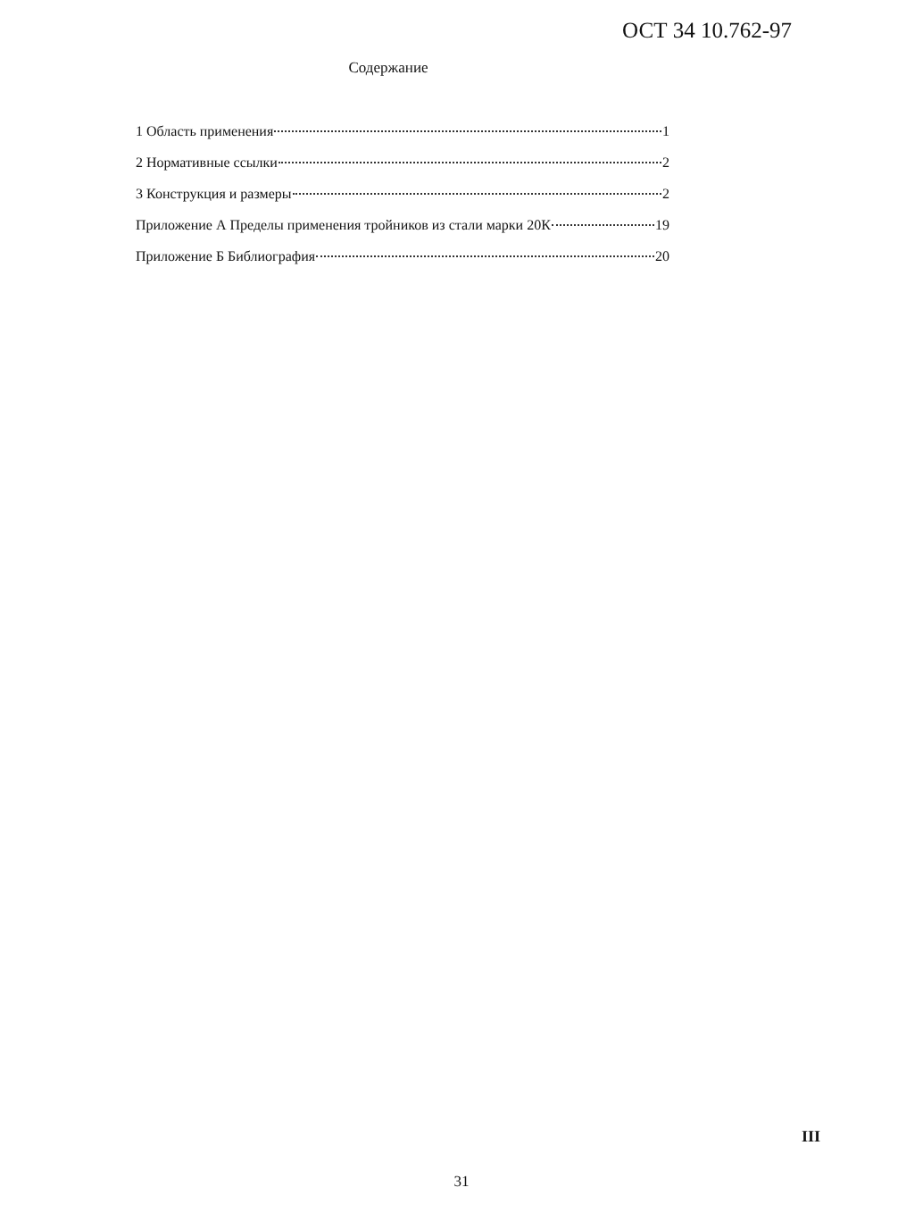ОСТ 34 10.762-97
Содержание
1 Область применения 1
2 Нормативные ссылки 2
3 Конструкция и размеры 2
Приложение А Пределы применения тройников из стали марки 20К 19
Приложение Б Библиография 20
III
31